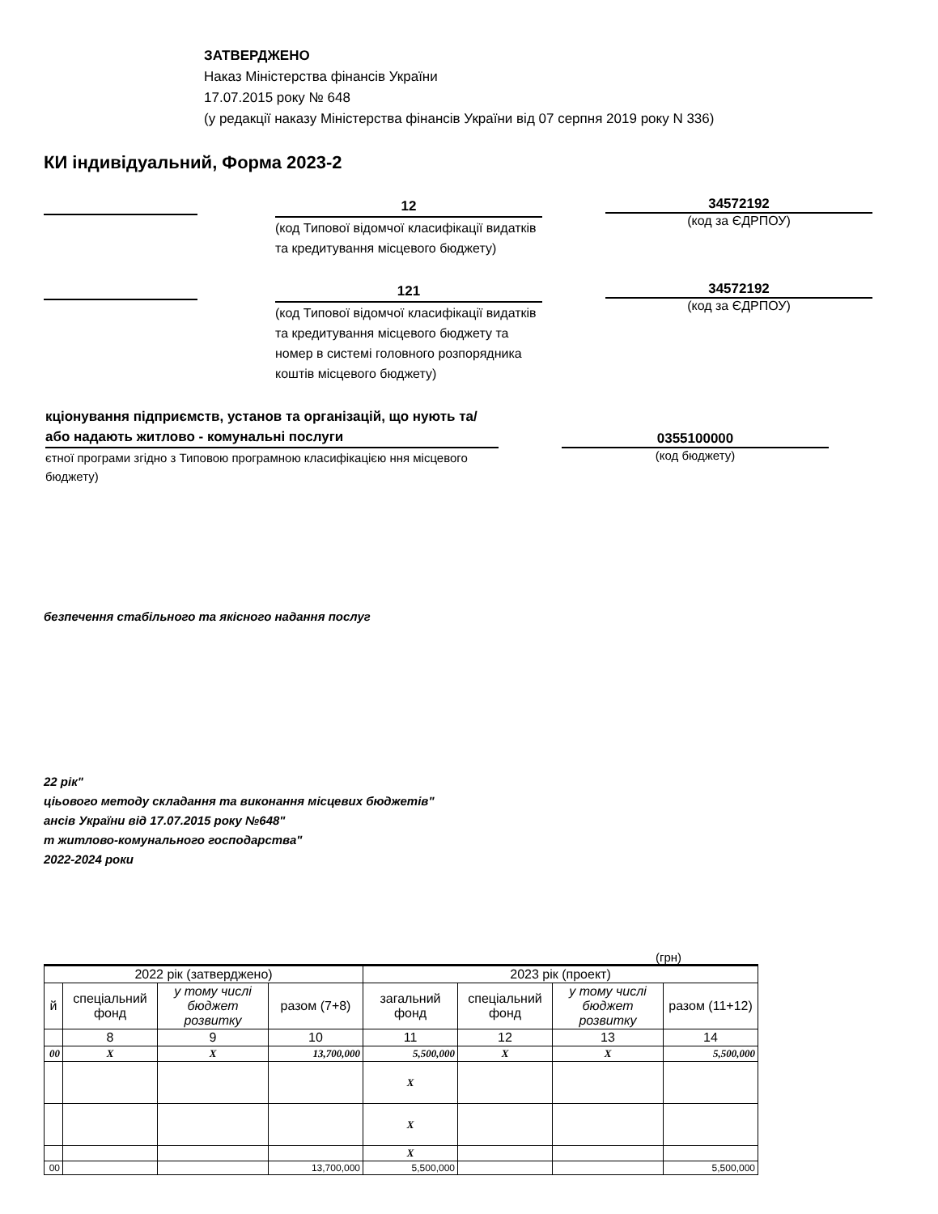ЗАТВЕРДЖЕНО
Наказ Міністерства фінансів України
17.07.2015 року № 648
(у редакції наказу Міністерства фінансів України від 07 серпня 2019 року N 336)
КИ індивідуальний, Форма 2023-2
12
(код Типової відомчої класифікації видатків та кредитування місцевого бюджету)
34572192
(код за ЄДРПОУ)
121
(код Типової відомчої класифікації видатків та кредитування місцевого бюджету та номер в системі головного розпорядника коштів місцевого бюджету)
34572192
(код за ЄДРПОУ)
кціонування підприємств, установ та організацій, що нують та/або надають житлово - комунальні послуги
0355100000
єтної програми згідно з Типовою програмною класифікацією ння місцевого бюджету)
(код бюджету)
безпечення стабільного та якісного надання послуг
22 рік"
ціьового методу складання та виконання місцевих бюджетів"
ансів України від 17.07.2015 року №648"
т житлово-комунального господарства"
2022-2024 роки
(грн)
| 2022 рік (затверджено) | | | | 2023 рік (проект) | | | |
| --- | --- | --- | --- | --- | --- | --- | --- |
| й | спеціальний фонд | у тому числі бюджет розвитку | разом (7+8) | загальний фонд | спеціальний фонд | у тому числі бюджет розвитку | разом (11+12) |
| | 8 | 9 | 10 | 11 | 12 | 13 | 14 |
| 00 | X | X | 13,700,000 | 5,500,000 | X | X | 5,500,000 |
| | | | | X | | | |
| | | | | X | | | |
| | | | | X | | | |
| 00 | | | 13,700,000 | 5,500,000 | | | 5,500,000 |